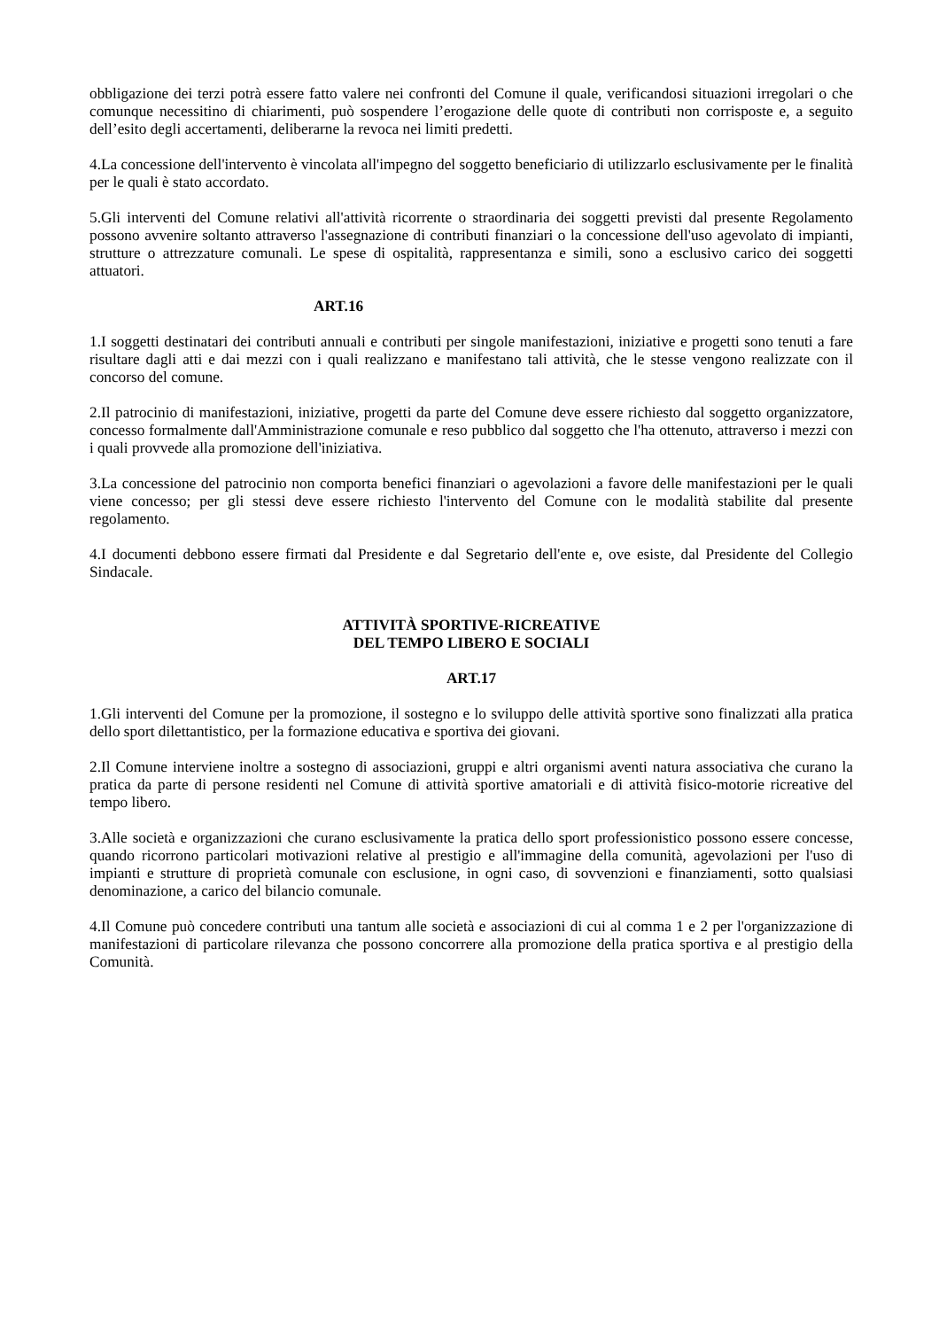obbligazione dei terzi potrà essere fatto valere nei confronti del Comune il quale, verificandosi situazioni irregolari o che comunque necessitino di chiarimenti, può sospendere l’erogazione delle quote di contributi non corrisposte e, a seguito dell’esito degli accertamenti, deliberarne la revoca nei limiti predetti.
4.La concessione dell'intervento è vincolata all'impegno del soggetto beneficiario di utilizzarlo esclusivamente per le finalità per le quali è stato accordato.
5.Gli interventi del Comune relativi all'attività ricorrente o straordinaria dei soggetti previsti dal presente Regolamento possono avvenire soltanto attraverso l'assegnazione di contributi finanziari o la concessione dell'uso agevolato di impianti, strutture o attrezzature comunali. Le spese di ospitalità, rappresentanza e simili, sono a esclusivo carico dei soggetti attuatori.
ART.16
1.I soggetti destinatari dei contributi annuali e contributi per singole manifestazioni, iniziative e progetti sono tenuti a fare risultare dagli atti e dai mezzi con i quali realizzano e manifestano tali attività, che le stesse vengono realizzate con il concorso del comune.
2.Il patrocinio di manifestazioni, iniziative, progetti da parte del Comune deve essere richiesto dal soggetto organizzatore, concesso formalmente dall'Amministrazione comunale e reso pubblico dal soggetto che l'ha ottenuto, attraverso i mezzi con i quali provvede alla promozione dell'iniziativa.
3.La concessione del patrocinio non comporta benefici finanziari o agevolazioni a favore delle manifestazioni per le quali viene concesso; per gli stessi deve essere richiesto l'intervento del Comune con le modalità stabilite dal presente regolamento.
4.I documenti debbono essere firmati dal Presidente e dal Segretario dell'ente e, ove esiste, dal Presidente del Collegio Sindacale.
ATTIVITÀ SPORTIVE-RICREATIVE
DEL TEMPO LIBERO E SOCIALI
ART.17
1.Gli interventi del Comune per la promozione, il sostegno e lo sviluppo delle attività sportive sono finalizzati alla pratica dello sport dilettantistico, per la formazione educativa e sportiva dei giovani.
2.Il Comune interviene inoltre a sostegno di associazioni, gruppi e altri organismi aventi natura associativa che curano la pratica da parte di persone residenti nel Comune di attività sportive amatoriali e di attività fisico-motorie ricreative del tempo libero.
3.Alle società e organizzazioni che curano esclusivamente la pratica dello sport professionistico possono essere concesse, quando ricorrono particolari motivazioni relative al prestigio e all'immagine della comunità, agevolazioni per l'uso di impianti e strutture di proprietà comunale con esclusione, in ogni caso, di sovvenzioni e finanziamenti, sotto qualsiasi denominazione, a carico del bilancio comunale.
4.Il Comune può concedere contributi una tantum alle società e associazioni di cui al comma 1 e 2 per l'organizzazione di manifestazioni di particolare rilevanza che possono concorrere alla promozione della pratica sportiva e al prestigio della Comunità.